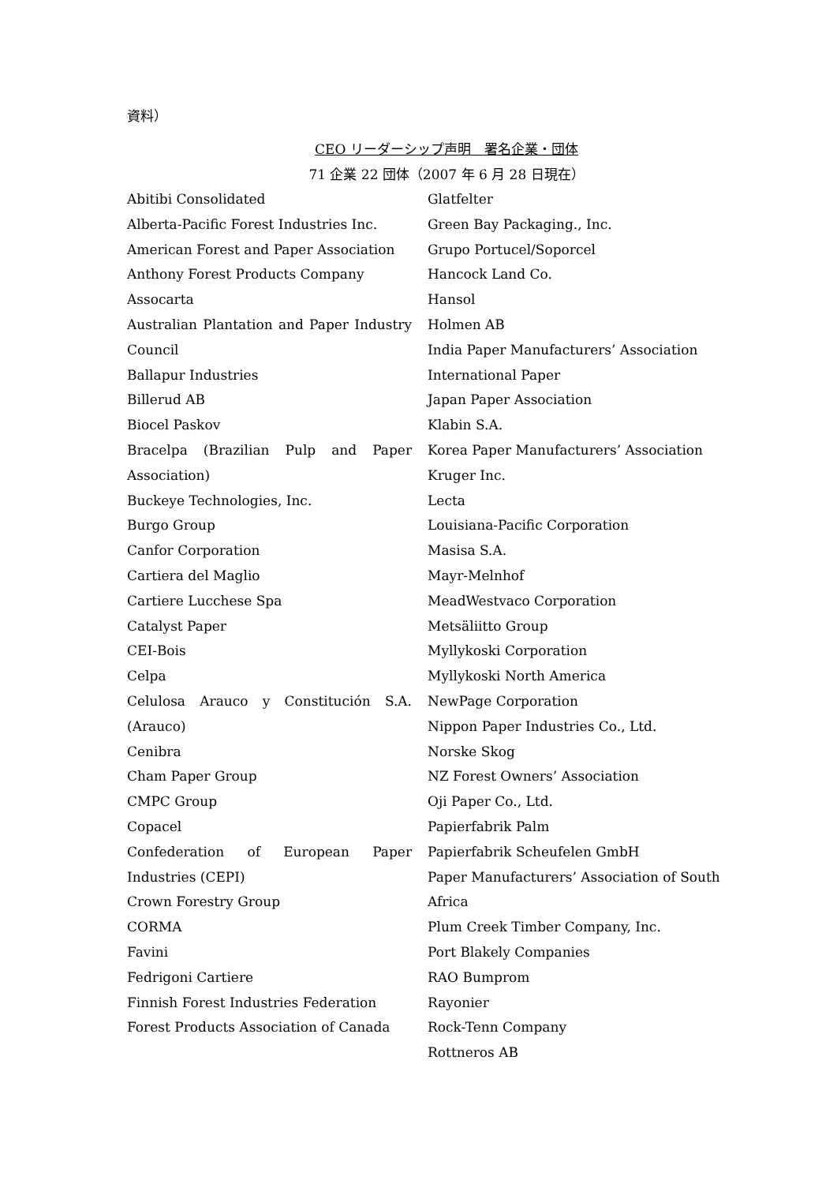資料）
CEO リーダーシップ声明　署名企業・団体
71 企業 22 団体（2007 年 6 月 28 日現在）
Abitibi Consolidated
Alberta-Pacific Forest Industries Inc.
American Forest and Paper Association
Anthony Forest Products Company
Assocarta
Australian Plantation and Paper Industry Council
Ballapur Industries
Billerud AB
Biocel Paskov
Bracelpa (Brazilian Pulp and Paper Association)
Buckeye Technologies, Inc.
Burgo Group
Canfor Corporation
Cartiera del Maglio
Cartiere Lucchese Spa
Catalyst Paper
CEI-Bois
Celpa
Celulosa Arauco y Constitución S.A. (Arauco)
Cenibra
Cham Paper Group
CMPC Group
Copacel
Confederation of European Paper Industries (CEPI)
Crown Forestry Group
CORMA
Favini
Fedrigoni Cartiere
Finnish Forest Industries Federation
Forest Products Association of Canada
Glatfelter
Green Bay Packaging., Inc.
Grupo Portucel/Soporcel
Hancock Land Co.
Hansol
Holmen AB
India Paper Manufacturers’ Association
International Paper
Japan Paper Association
Klabin S.A.
Korea Paper Manufacturers’ Association
Kruger Inc.
Lecta
Louisiana-Pacific Corporation
Masisa S.A.
Mayr-Melnhof
MeadWestvaco Corporation
Metsäliitto Group
Myllykoski Corporation
Myllykoski North America
NewPage Corporation
Nippon Paper Industries Co., Ltd.
Norske Skog
NZ Forest Owners’ Association
Oji Paper Co., Ltd.
Papierfabrik Palm
Papierfabrik Scheufelen GmbH
Paper Manufacturers’ Association of South Africa
Plum Creek Timber Company, Inc.
Port Blakely Companies
RAO Bumprom
Rayonier
Rock-Tenn Company
Rottneros AB